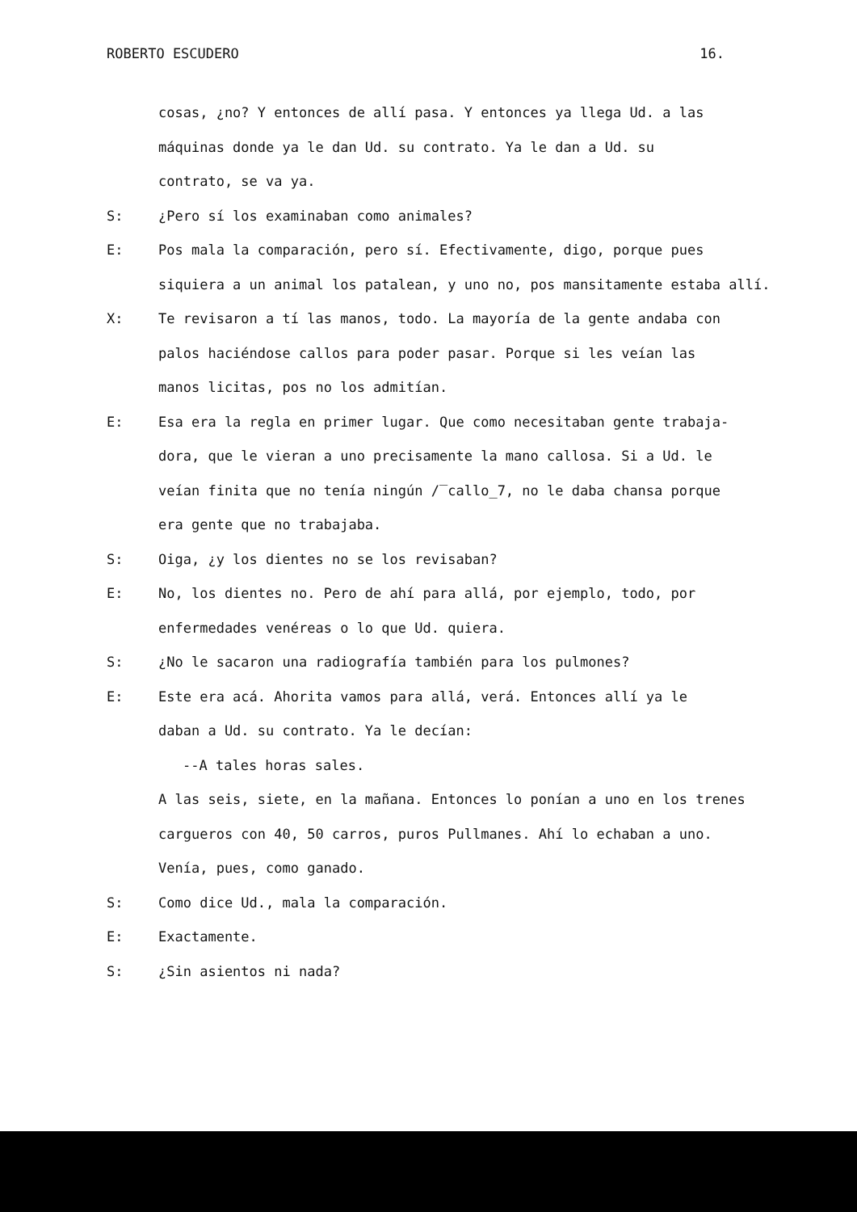ROBERTO ESCUDERO 16.
cosas, ¿no? Y entonces de allí pasa. Y entonces ya llega Ud. a las
máquinas donde ya le dan Ud. su contrato. Ya le dan a Ud. su
contrato, se va ya.
S: ¿Pero sí los examinaban como animales?
E: Pos mala la comparación, pero sí. Efectivamente, digo, porque pues
siquiera a un animal los patalean, y uno no, pos mansitamente estaba allí.
X: Te revisaron a tí las manos, todo. La mayoría de la gente andaba con
palos haciéndose callos para poder pasar. Porque si les veían las
manos licitas, pos no los admitían.
E: Esa era la regla en primer lugar. Que como necesitaban gente trabaja-
dora, que le vieran a uno precisamente la mano callosa. Si a Ud. le
veían finita que no tenía ningún /‾callo_7, no le daba chansa porque
era gente que no trabajaba.
S: Oiga, ¿y los dientes no se los revisaban?
E: No, los dientes no. Pero de ahí para allá, por ejemplo, todo, por
enfermedades venéreas o lo que Ud. quiera.
S: ¿No le sacaron una radiografía también para los pulmones?
E: Este era acá. Ahorita vamos para allá, verá. Entonces allí ya le
daban a Ud. su contrato. Ya le decían:
--A tales horas sales.
A las seis, siete, en la mañana. Entonces lo ponían a uno en los trenes
cargueros con 40, 50 carros, puros Pullmanes. Ahí lo echaban a uno.
Venía, pues, como ganado.
S: Como dice Ud., mala la comparación.
E: Exactamente.
S: ¿Sin asientos ni nada?